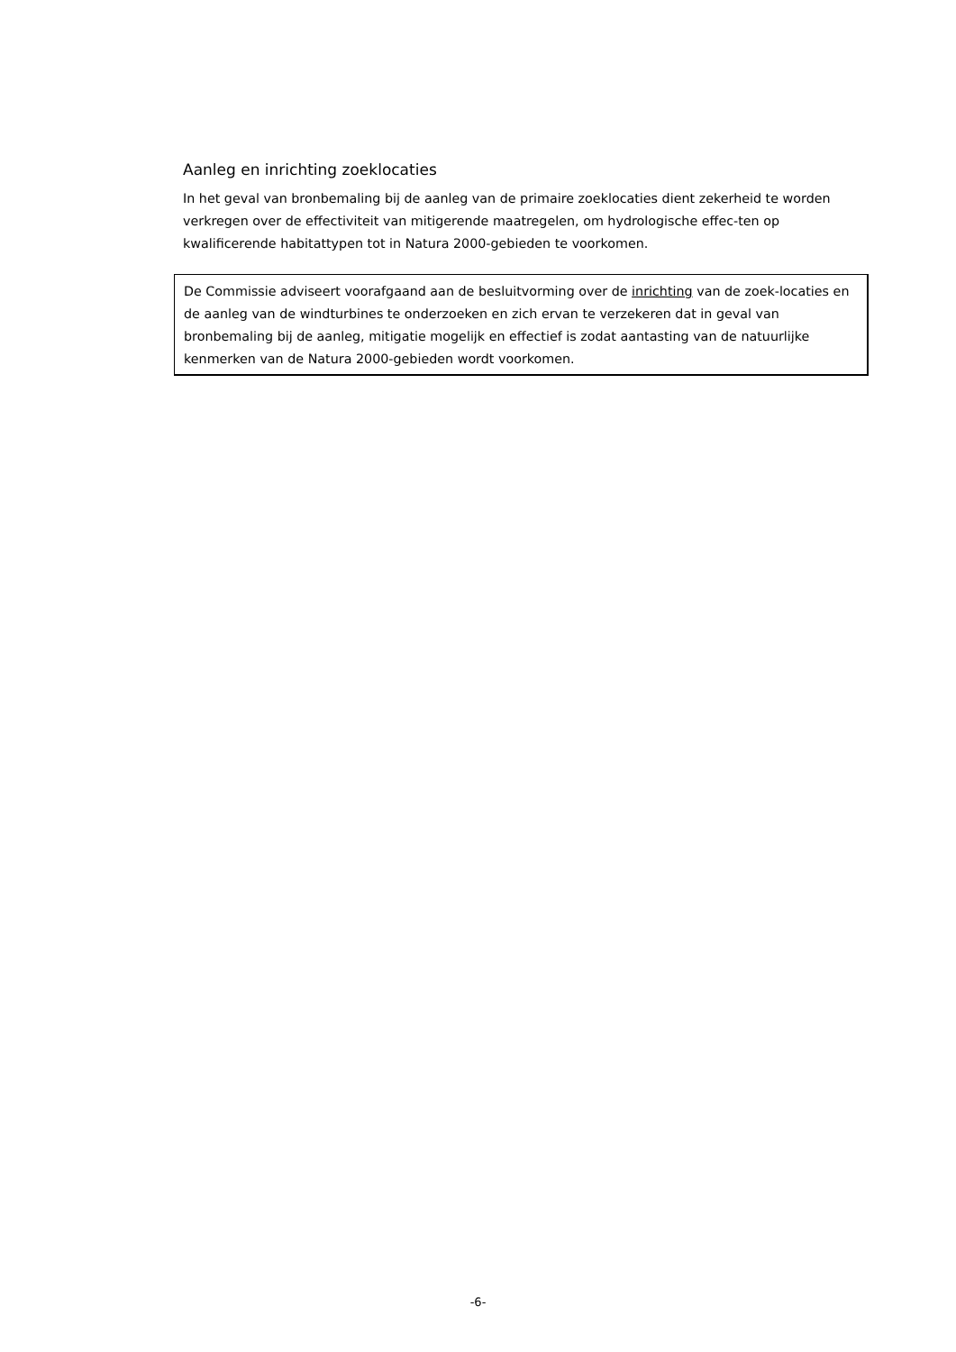Aanleg en inrichting zoeklocaties
In het geval van bronbemaling bij de aanleg van de primaire zoeklocaties dient zekerheid te worden verkregen over de effectiviteit van mitigerende maatregelen, om hydrologische effec-ten op kwalificerende habitattypen tot in Natura 2000-gebieden te voorkomen.
De Commissie adviseert voorafgaand aan de besluitvorming over de inrichting van de zoek-locaties en de aanleg van de windturbines te onderzoeken en zich ervan te verzekeren dat in geval van bronbemaling bij de aanleg, mitigatie mogelijk en effectief is zodat aantasting van de natuurlijke kenmerken van de Natura 2000-gebieden wordt voorkomen.
-6-